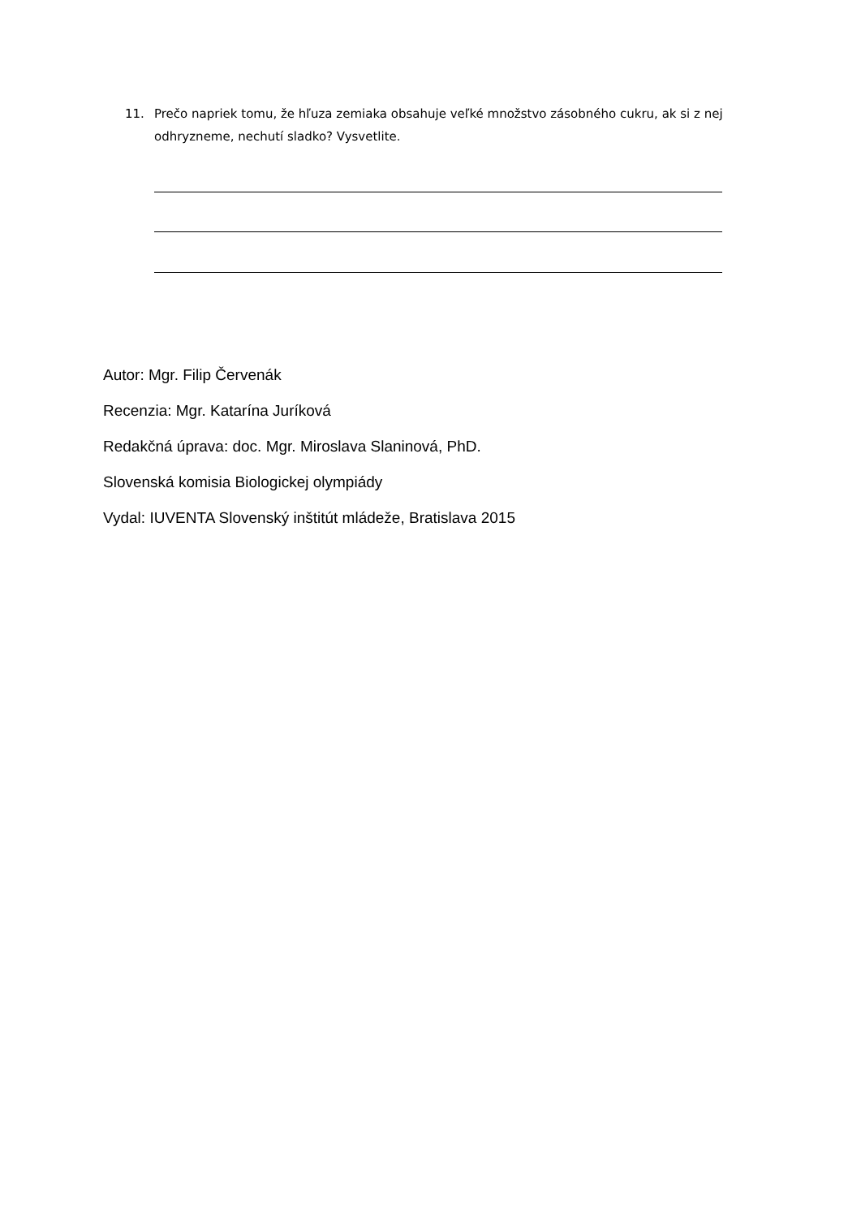11. Prečo napriek tomu, že hľuza zemiaka obsahuje veľké množstvo zásobného cukru, ak si z nej odhryzneme, nechutí sladko? Vysvetlite.
Autor: Mgr. Filip Červenák
Recenzia: Mgr. Katarína Juríková
Redakčná úprava: doc. Mgr. Miroslava Slaninová, PhD.
Slovenská komisia Biologickej olympiády
Vydal: IUVENTA Slovenský inštitút mládeže, Bratislava 2015